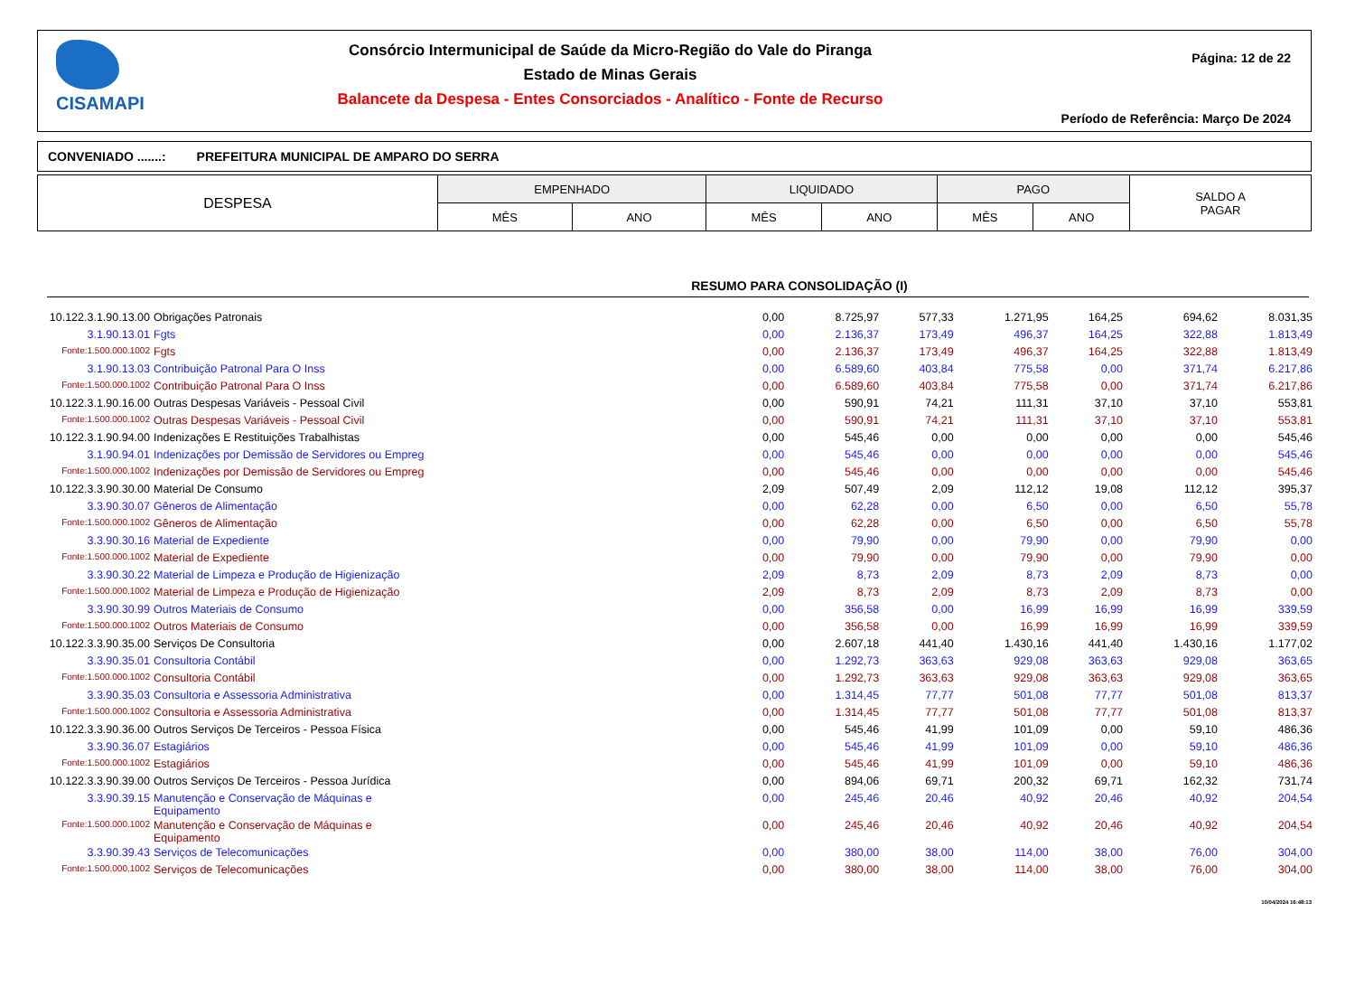CISAMAPI
Consórcio Intermunicipal de Saúde da Micro-Região do Vale do Piranga
Estado de Minas Gerais
Balancete da Despesa - Entes Consorciados - Analítico - Fonte de Recurso
Página: 12 de 22
Período de Referência: Março De 2024
CONVENIADO .......: PREFEITURA MUNICIPAL DE AMPARO DO SERRA
| DESPESA | EMPENHADO | | LIQUIDADO | | PAGO | | SALDO A PAGAR |
| --- | --- | --- | --- | --- | --- | --- | --- |
| | MÊS | ANO | MÊS | ANO | MÊS | ANO | |
RESUMO PARA CONSOLIDAÇÃO (I)
| 10.122.3.1.90.13.00 | Obrigações Patronais | 0,00 | 8.725,97 | 577,33 | 1.271,95 | 164,25 | 694,62 | 8.031,35 |
| 3.1.90.13.01 | Fgts | 0,00 | 2.136,37 | 173,49 | 496,37 | 164,25 | 322,88 | 1.813,49 |
| Fonte:1.500.000.1002 | Fgts | 0,00 | 2.136,37 | 173,49 | 496,37 | 164,25 | 322,88 | 1.813,49 |
| 3.1.90.13.03 | Contribuição Patronal Para O Inss | 0,00 | 6.589,60 | 403,84 | 775,58 | 0,00 | 371,74 | 6.217,86 |
| Fonte:1.500.000.1002 | Contribuição Patronal Para O Inss | 0,00 | 6.589,60 | 403,84 | 775,58 | 0,00 | 371,74 | 6.217,86 |
| 10.122.3.1.90.16.00 | Outras Despesas Variáveis - Pessoal Civil | 0,00 | 590,91 | 74,21 | 111,31 | 37,10 | 37,10 | 553,81 |
| Fonte:1.500.000.1002 | Outras Despesas Variáveis - Pessoal Civil | 0,00 | 590,91 | 74,21 | 111,31 | 37,10 | 37,10 | 553,81 |
| 10.122.3.1.90.94.00 | Indenizações E Restituições Trabalhistas | 0,00 | 545,46 | 0,00 | 0,00 | 0,00 | 0,00 | 545,46 |
| 3.1.90.94.01 | Indenizações por Demissão de Servidores ou Empreg | 0,00 | 545,46 | 0,00 | 0,00 | 0,00 | 0,00 | 545,46 |
| Fonte:1.500.000.1002 | Indenizações por Demissão de Servidores ou Empreg | 0,00 | 545,46 | 0,00 | 0,00 | 0,00 | 0,00 | 545,46 |
| 10.122.3.3.90.30.00 | Material De Consumo | 2,09 | 507,49 | 2,09 | 112,12 | 19,08 | 112,12 | 395,37 |
| 3.3.90.30.07 | Gêneros de Alimentação | 0,00 | 62,28 | 0,00 | 6,50 | 0,00 | 6,50 | 55,78 |
| Fonte:1.500.000.1002 | Gêneros de Alimentação | 0,00 | 62,28 | 0,00 | 6,50 | 0,00 | 6,50 | 55,78 |
| 3.3.90.30.16 | Material de Expediente | 0,00 | 79,90 | 0,00 | 79,90 | 0,00 | 79,90 | 0,00 |
| Fonte:1.500.000.1002 | Material de Expediente | 0,00 | 79,90 | 0,00 | 79,90 | 0,00 | 79,90 | 0,00 |
| 3.3.90.30.22 | Material de Limpeza e Produção de Higienização | 2,09 | 8,73 | 2,09 | 8,73 | 2,09 | 8,73 | 0,00 |
| Fonte:1.500.000.1002 | Material de Limpeza e Produção de Higienização | 2,09 | 8,73 | 2,09 | 8,73 | 2,09 | 8,73 | 0,00 |
| 3.3.90.30.99 | Outros Materiais de Consumo | 0,00 | 356,58 | 0,00 | 16,99 | 16,99 | 16,99 | 339,59 |
| Fonte:1.500.000.1002 | Outros Materiais de Consumo | 0,00 | 356,58 | 0,00 | 16,99 | 16,99 | 16,99 | 339,59 |
| 10.122.3.3.90.35.00 | Serviços De Consultoria | 0,00 | 2.607,18 | 441,40 | 1.430,16 | 441,40 | 1.430,16 | 1.177,02 |
| 3.3.90.35.01 | Consultoria Contábil | 0,00 | 1.292,73 | 363,63 | 929,08 | 363,63 | 929,08 | 363,65 |
| Fonte:1.500.000.1002 | Consultoria Contábil | 0,00 | 1.292,73 | 363,63 | 929,08 | 363,63 | 929,08 | 363,65 |
| 3.3.90.35.03 | Consultoria e Assessoria Administrativa | 0,00 | 1.314,45 | 77,77 | 501,08 | 77,77 | 501,08 | 813,37 |
| Fonte:1.500.000.1002 | Consultoria e Assessoria Administrativa | 0,00 | 1.314,45 | 77,77 | 501,08 | 77,77 | 501,08 | 813,37 |
| 10.122.3.3.90.36.00 | Outros Serviços De Terceiros - Pessoa Física | 0,00 | 545,46 | 41,99 | 101,09 | 0,00 | 59,10 | 486,36 |
| 3.3.90.36.07 | Estagiários | 0,00 | 545,46 | 41,99 | 101,09 | 0,00 | 59,10 | 486,36 |
| Fonte:1.500.000.1002 | Estagiários | 0,00 | 545,46 | 41,99 | 101,09 | 0,00 | 59,10 | 486,36 |
| 10.122.3.3.90.39.00 | Outros Serviços De Terceiros - Pessoa Jurídica | 0,00 | 894,06 | 69,71 | 200,32 | 69,71 | 162,32 | 731,74 |
| 3.3.90.39.15 | Manutenção e Conservação de Máquinas e Equipamento | 0,00 | 245,46 | 20,46 | 40,92 | 20,46 | 40,92 | 204,54 |
| Fonte:1.500.000.1002 | Manutenção e Conservação de Máquinas e Equipamento | 0,00 | 245,46 | 20,46 | 40,92 | 20,46 | 40,92 | 204,54 |
| 3.3.90.39.43 | Serviços de Telecomunicações | 0,00 | 380,00 | 38,00 | 114,00 | 38,00 | 76,00 | 304,00 |
| Fonte:1.500.000.1002 | Serviços de Telecomunicações | 0,00 | 380,00 | 38,00 | 114,00 | 38,00 | 76,00 | 304,00 |
10/04/2024 16:48:13